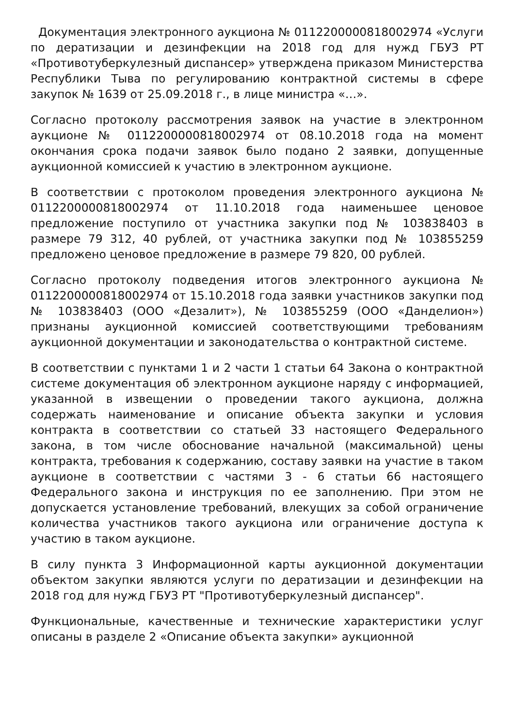Документация электронного аукциона № 0112200000818002974 «Услуги по дератизации и дезинфекции на 2018 год для нужд ГБУЗ РТ «Противотуберкулезный диспансер» утверждена приказом Министерства Республики Тыва по регулированию контрактной системы в сфере закупок № 1639 от 25.09.2018 г., в лице министра «…».
Согласно протоколу рассмотрения заявок на участие в электронном аукционе № 0112200000818002974 от 08.10.2018 года на момент окончания срока подачи заявок было подано 2 заявки, допущенные аукционной комиссией к участию в электронном аукционе.
В соответствии с протоколом проведения электронного аукциона № 0112200000818002974 от 11.10.2018 года наименьшее ценовое предложение поступило от участника закупки под № 103838403 в размере 79 312, 40 рублей, от участника закупки под № 103855259 предложено ценовое предложение в размере 79 820, 00 рублей.
Согласно протоколу подведения итогов электронного аукциона № 0112200000818002974 от 15.10.2018 года заявки участников закупки под № 103838403 (ООО «Дезалит»), № 103855259 (ООО «Данделион») признаны аукционной комиссией соответствующими требованиям аукционной документации и законодательства о контрактной системе.
В соответствии с пунктами 1 и 2 части 1 статьи 64 Закона о контрактной системе документация об электронном аукционе наряду с информацией, указанной в извещении о проведении такого аукциона, должна содержать наименование и описание объекта закупки и условия контракта в соответствии со статьей 33 настоящего Федерального закона, в том числе обоснование начальной (максимальной) цены контракта, требования к содержанию, составу заявки на участие в таком аукционе в соответствии с частями 3 - 6 статьи 66 настоящего Федерального закона и инструкция по ее заполнению. При этом не допускается установление требований, влекущих за собой ограничение количества участников такого аукциона или ограничение доступа к участию в таком аукционе.
В силу пункта 3 Информационной карты аукционной документации объектом закупки являются услуги по дератизации и дезинфекции на 2018 год для нужд ГБУЗ РТ "Противотуберкулезный диспансер".
Функциональные, качественные и технические характеристики услуг описаны в разделе 2 «Описание объекта закупки» аукционной